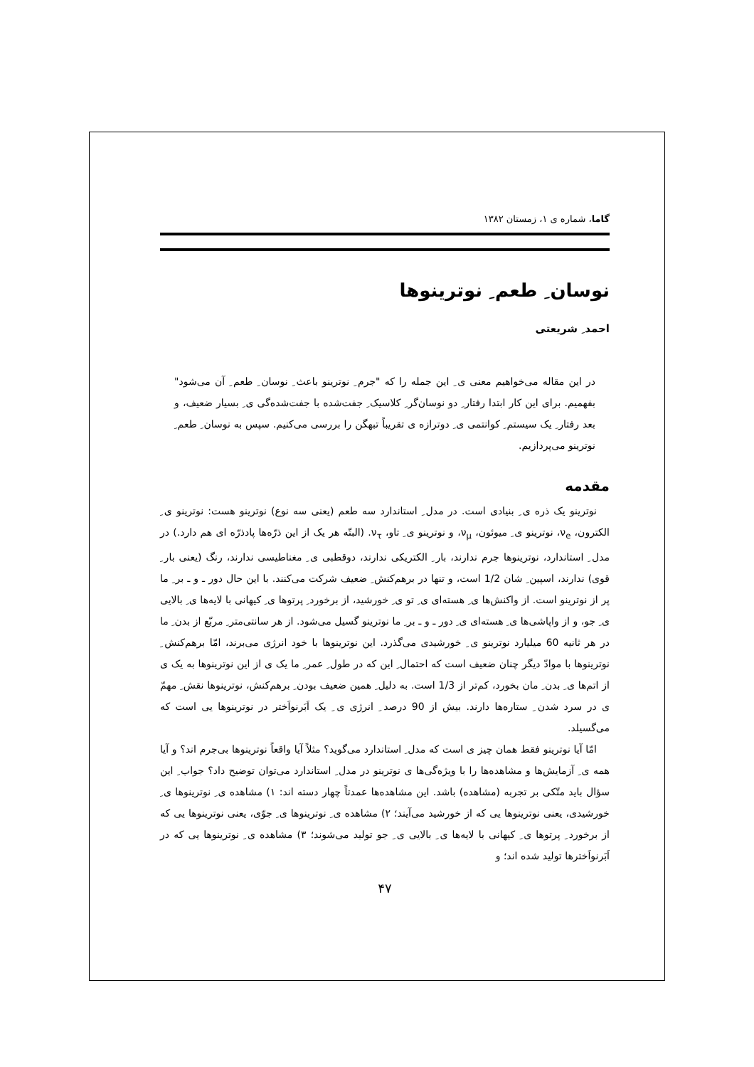گاما، شماره ی ۱، زمستان ۱۳۸۲
نوسان ِ طعم ِ نوترینوها
احمد ِ شریعتی
در این مقاله می‌خواهیم معنی ی ِ این جمله را که "جرم ِ نوترینو باعث ِ نوسان ِ طعم ِ آن می‌شود" بفهمیم. برای این کار ابتدا رفتار ِ دو نوسان‌گر ِ کلاسیک ِ جفت‌شده با جفت‌شده‌گی ی ِ بسیار ضعیف، و بعد رفتار ِ یک سیستم ِ کوانتمی ی ِ دوترازه ی تقریباً تبهگن را بررسی می‌کنیم. سپس به نوسان ِ طعم ِ نوترینو می‌پردازیم.
مقدمه
نوترینو یک ذره ی ِ بنیادی است. در مدل ِ استاندارد سه طعم (یعنی سه نوع) نوترینو هست: نوترینو ی ِ الکترون، ν<sub>e</sub>، نوترینو ی ِ میوئون، ν<sub>μ</sub>، و نوترینو ی ِ تاو، ν<sub>τ</sub>. (البتّه هر یک از این ذرّه‌ها پادذرّه ای هم دارد.) در مدل ِ استاندارد، نوترینوها جرم ندارند، بار ِ الکتریکی ندارند، دوقطبی ی ِ مغناطیسی ندارند، رنگ (یعنی بار ِ قوی) ندارند، اسپین ِ شان 1/2 است، و تنها در برهم‌کنش ِ ضعیف شرکت می‌کنند. با این حال دور ـ و ـ بر ِ ما پر از نوترینو است. از واکنش‌ها ی ِ هسته‌ای ی ِ تو ی ِ خورشید، از برخورد ِ پرتوها ی ِ کیهانی با لایه‌ها ی ِ بالایی ی ِ جو، و از واپاشی‌ها ی ِ هسته‌ای ی ِ دور ـ و ـ بر ِ ما نوترینو گسیل می‌شود. از هر سانتی‌متر ِ مربّع از بدن ِ ما در هر ثانیه 60 میلیارد نوترینو ی ِ خورشیدی می‌گذرد. این نوترینوها با خود انرژی می‌برند، امّا برهم‌کنش ِ نوترینوها با موادّ دیگر چنان ضعیف است که احتمال ِ این که در طول ِ عمر ِ ما یک ی از این نوترینوها به یک ی از اتم‌ها ی ِ بدن ِ مان بخورد، کم‌تر از 1/3 است. به دلیل ِ همین ضعیف بودن ِ برهم‌کنش، نوترینوها نقش ِ مهمّ ی در سرد شدن ِ ستاره‌ها دارند. بیش از 90 درصد ِ انرژی ی ِ یک اَبَرنواَختر در نوترینوها یی است که می‌گسیلد.
امّا آیا نوترینو فقط همان چیز ی است که مدل ِ استاندارد می‌گوید؟ مثلاً آیا واقعاً نوترینوها بی‌جرم اند؟ و آیا همه ی ِ آزمایش‌ها و مشاهده‌ها را با ویژه‌گی‌ها ی نوترینو در مدل ِ استاندارد می‌توان توضیح داد؟ جواب ِ این سؤال باید متّکی بر تجربه (مشاهده) باشد. این مشاهده‌ها عمدتاً چهار دسته اند: ۱) مشاهده ی ِ نوترینوها ی ِ خورشیدی، یعنی نوترینوها یی که از خورشید می‌آیند؛ ۲) مشاهده ی ِ نوترینوها ی ِ جوّی، یعنی نوترینوها یی که از برخورد ِ پرتوها ی ِ کیهانی با لایه‌ها ی ِ بالایی ی ِ جو تولید می‌شوند؛ ۳) مشاهده ی ِ نوترینوها یی که در اَبَرنواَخترها تولید شده اند؛ و
۴۷